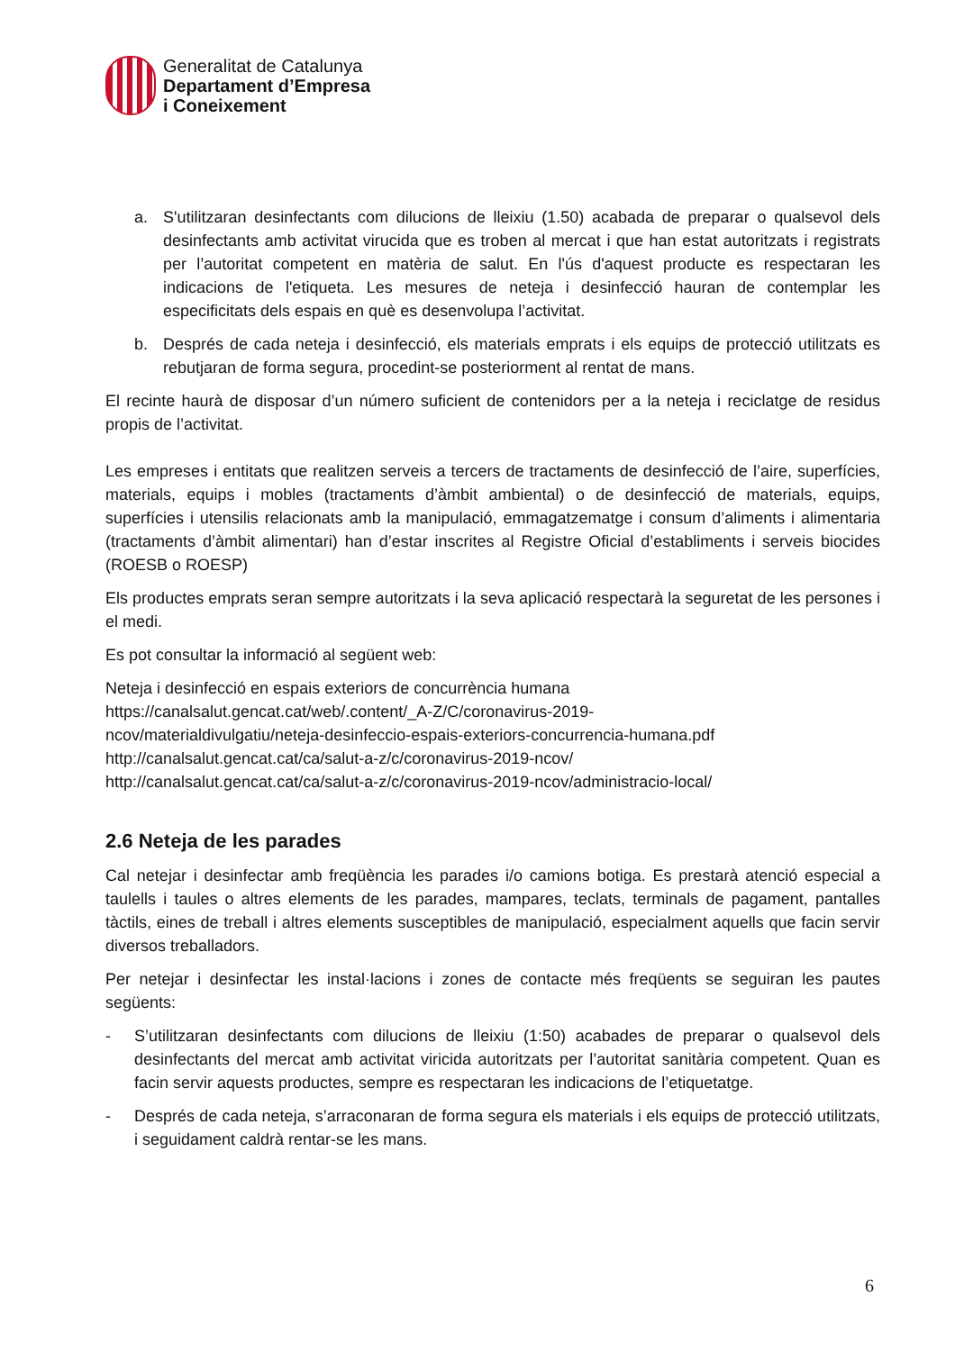Generalitat de Catalunya
Departament d’Empresa
i Coneixement
a. S'utilitzaran desinfectants com dilucions de lleixiu (1.50) acabada de preparar o qualsevol dels desinfectants amb activitat virucida que es troben al mercat i que han estat autoritzats i registrats per l’autoritat competent en matèria de salut. En l'ús d'aquest producte es respectaran les indicacions de l'etiqueta. Les mesures de neteja i desinfecció hauran de contemplar les especificitats dels espais en què es desenvolupa l’activitat.
b. Després de cada neteja i desinfecció, els materials emprats i els equips de protecció utilitzats es rebutjaran de forma segura, procedint-se posteriorment al rentat de mans.
El recinte haurà de disposar d’un número suficient de contenidors per a la neteja i reciclatge de residus propis de l’activitat.
Les empreses i entitats que realitzen serveis a tercers de tractaments de desinfecció de l’aire, superfícies, materials, equips i mobles (tractaments d’àmbit ambiental) o de desinfecció de materials, equips, superfícies i utensilis relacionats amb la manipulació, emmagatzematge i consum d’aliments i alimentaria (tractaments d’àmbit alimentari) han d’estar inscrites al Registre Oficial d’establiments i serveis biocides (ROESB o ROESP)
Els productes emprats seran sempre autoritzats i la seva aplicació respectarà la seguretat de les persones i el medi.
Es pot consultar la informació al següent web:
Neteja i desinfecció en espais exteriors de concurrència humana
https://canalsalut.gencat.cat/web/.content/_A-Z/C/coronavirus-2019-
ncov/materialdivulgatiu/neteja-desinfeccio-espais-exteriors-concurrencia-humana.pdf
http://canalsalut.gencat.cat/ca/salut-a-z/c/coronavirus-2019-ncov/
http://canalsalut.gencat.cat/ca/salut-a-z/c/coronavirus-2019-ncov/administracio-local/
2.6 Neteja de les parades
Cal netejar i desinfectar amb freqüència les parades i/o camions botiga. Es prestarà atenció especial a taulells i taules o altres elements de les parades, mampares, teclats, terminals de pagament, pantalles tàctils, eines de treball i altres elements susceptibles de manipulació, especialment aquells que facin servir diversos treballadors.
Per netejar i desinfectar les instal·lacions i zones de contacte més freqüents se seguiran les pautes següents:
- S’utilitzaran desinfectants com dilucions de lleixiu (1:50) acabades de preparar o qualsevol dels desinfectants del mercat amb activitat viricida autoritzats per l’autoritat sanitària competent. Quan es facin servir aquests productes, sempre es respectaran les indicacions de l’etiquetatge.
- Després de cada neteja, s’arraconaran de forma segura els materials i els equips de protecció utilitzats, i seguidament caldrà rentar-se les mans.
6